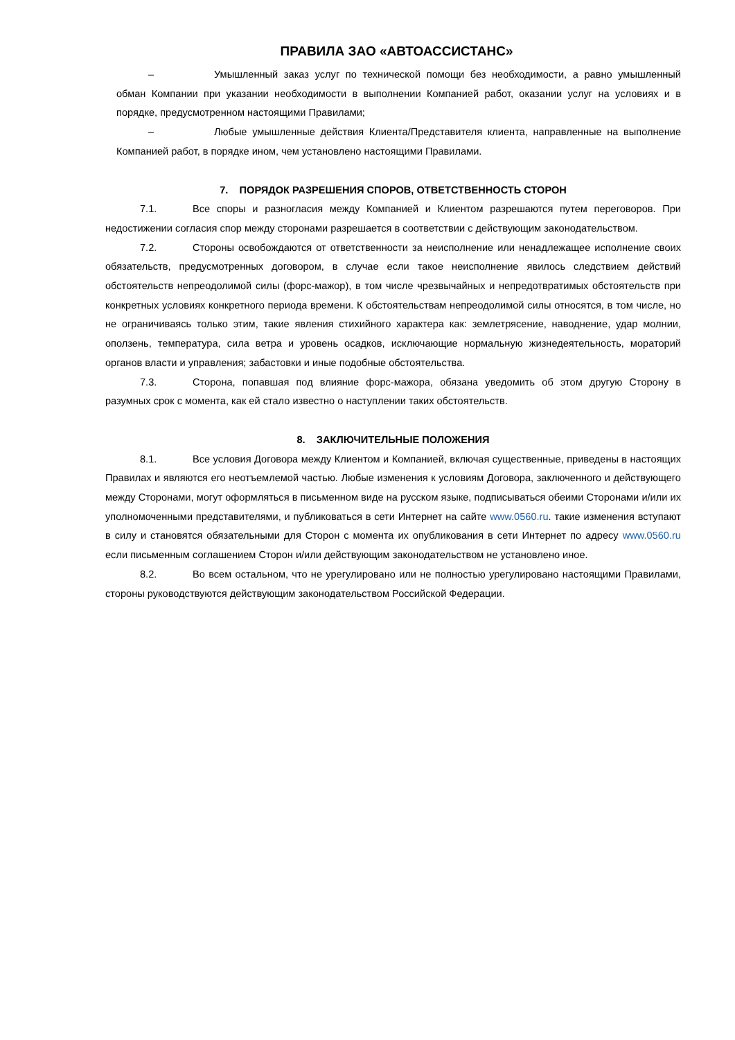ПРАВИЛА ЗАО «АВТОАССИСТАНС»
– Умышленный заказ услуг по технической помощи без необходимости, а равно умышленный обман Компании при указании необходимости в выполнении Компанией работ, оказании услуг на условиях и в порядке, предусмотренном настоящими Правилами;
– Любые умышленные действия Клиента/Представителя клиента, направленные на выполнение Компанией работ, в порядке ином, чем установлено настоящими Правилами.
7. ПОРЯДОК РАЗРЕШЕНИЯ СПОРОВ, ОТВЕТСТВЕННОСТЬ СТОРОН
7.1. Все споры и разногласия между Компанией и Клиентом разрешаются путем переговоров. При недостижении согласия спор между сторонами разрешается в соответствии с действующим законодательством.
7.2. Стороны освобождаются от ответственности за неисполнение или ненадлежащее исполнение своих обязательств, предусмотренных договором, в случае если такое неисполнение явилось следствием действий обстоятельств непреодолимой силы (форс-мажор), в том числе чрезвычайных и непредотвратимых обстоятельств при конкретных условиях конкретного периода времени. К обстоятельствам непреодолимой силы относятся, в том числе, но не ограничиваясь только этим, такие явления стихийного характера как: землетрясение, наводнение, удар молнии, оползень, температура, сила ветра и уровень осадков, исключающие нормальную жизнедеятельность, мораторий органов власти и управления; забастовки и иные подобные обстоятельства.
7.3. Сторона, попавшая под влияние форс-мажора, обязана уведомить об этом другую Сторону в разумных срок с момента, как ей стало известно о наступлении таких обстоятельств.
8. ЗАКЛЮЧИТЕЛЬНЫЕ ПОЛОЖЕНИЯ
8.1. Все условия Договора между Клиентом и Компанией, включая существенные, приведены в настоящих Правилах и являются его неотъемлемой частью. Любые изменения к условиям Договора, заключенного и действующего между Сторонами, могут оформляться в письменном виде на русском языке, подписываться обеими Сторонами и/или их уполномоченными представителями, и публиковаться в сети Интернет на сайте www.0560.ru. такие изменения вступают в силу и становятся обязательными для Сторон с момента их опубликования в сети Интернет по адресу www.0560.ru если письменным соглашением Сторон и/или действующим законодательством не установлено иное.
8.2. Во всем остальном, что не урегулировано или не полностью урегулировано настоящими Правилами, стороны руководствуются действующим законодательством Российской Федерации.